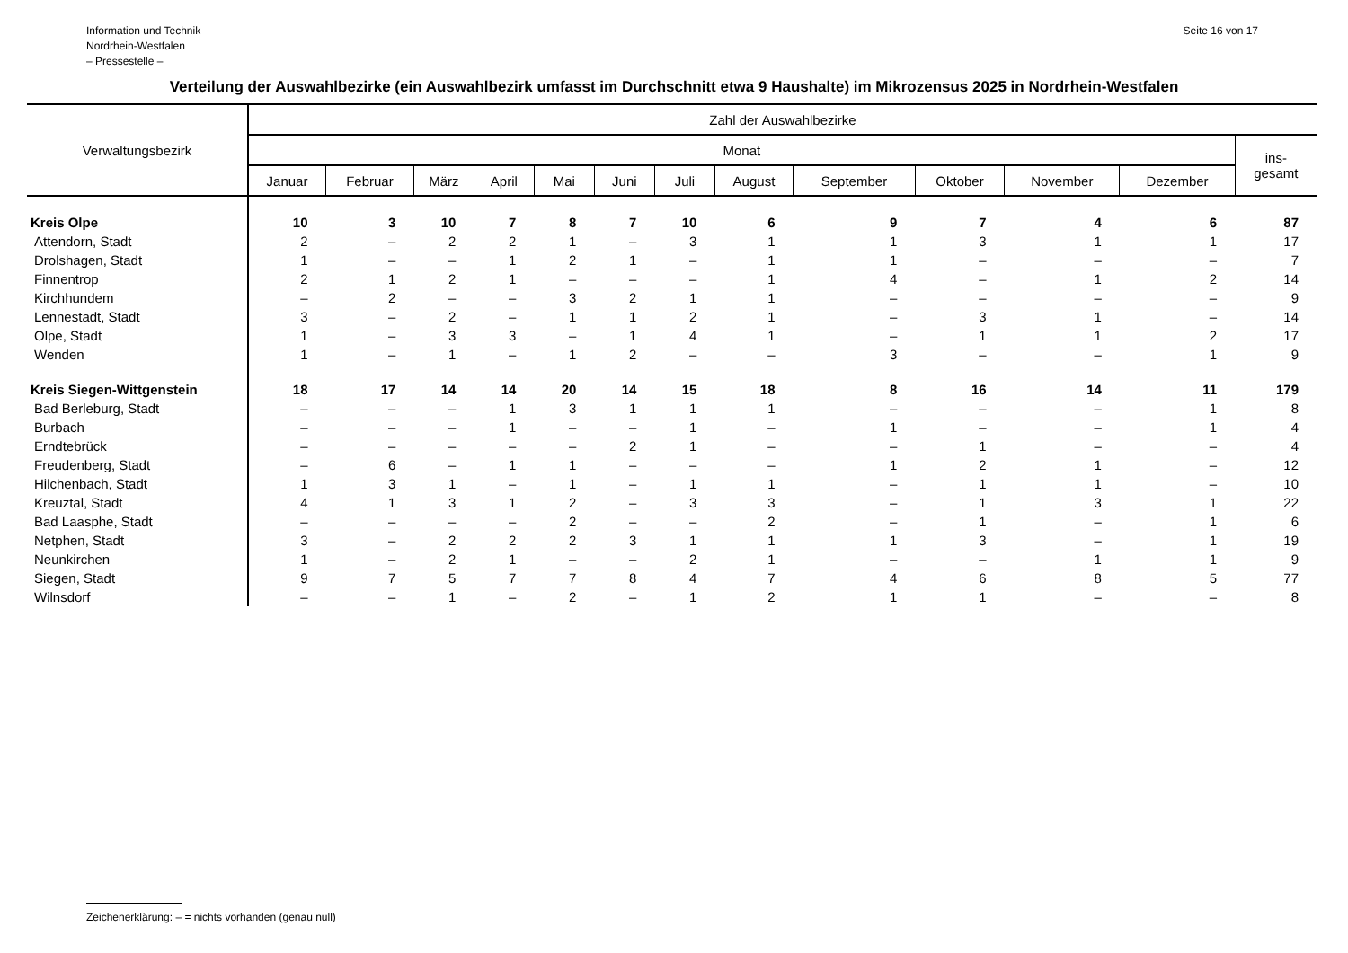Information und Technik
Nordrhein-Westfalen
– Pressestelle –
Seite 16 von 17
Verteilung der Auswahlbezirke (ein Auswahlbezirk umfasst im Durchschnitt etwa 9 Haushalte) im Mikrozensus 2025 in Nordrhein-Westfalen
| Verwaltungsbezirk | Zahl der Auswahlbezirke | | | | | | | | | | | | |
| --- | --- | --- | --- | --- | --- | --- | --- | --- | --- | --- | --- | --- | --- |
| | Monat | | | | | | | | | | | | ins- gesamt |
| | Januar | Februar | März | April | Mai | Juni | Juli | August | September | Oktober | November | Dezember | |
| Kreis Olpe | 10 | 3 | 10 | 7 | 8 | 7 | 10 | 6 | 9 | 7 | 4 | 6 | 87 |
| Attendorn, Stadt | 2 | – | 2 | 2 | 1 | – | 3 | 1 | 1 | 3 | 1 | 1 | 17 |
| Drolshagen, Stadt | 1 | – | – | 1 | 2 | 1 | – | 1 | 1 | – | – | – | 7 |
| Finnentrop | 2 | 1 | 2 | 1 | – | – | – | 1 | 4 | – | 1 | 2 | 14 |
| Kirchhundem | – | 2 | – | – | 3 | 2 | 1 | 1 | – | – | – | – | 9 |
| Lennestadt, Stadt | 3 | – | 2 | – | 1 | 1 | 2 | 1 | – | 3 | 1 | – | 14 |
| Olpe, Stadt | 1 | – | 3 | 3 | – | 1 | 4 | 1 | – | 1 | 1 | 2 | 17 |
| Wenden | 1 | – | 1 | – | 1 | 2 | – | – | 3 | – | – | 1 | 9 |
| Kreis Siegen-Wittgenstein | 18 | 17 | 14 | 14 | 20 | 14 | 15 | 18 | 8 | 16 | 14 | 11 | 179 |
| Bad Berleburg, Stadt | – | – | – | 1 | 3 | 1 | 1 | 1 | – | – | – | 1 | 8 |
| Burbach | – | – | – | 1 | – | – | 1 | – | 1 | – | – | 1 | 4 |
| Erndtebrück | – | – | – | – | – | 2 | 1 | – | – | 1 | – | – | 4 |
| Freudenberg, Stadt | – | 6 | – | 1 | 1 | – | – | – | 1 | 2 | 1 | – | 12 |
| Hilchenbach, Stadt | 1 | 3 | 1 | – | 1 | – | 1 | 1 | – | 1 | 1 | – | 10 |
| Kreuztal, Stadt | 4 | 1 | 3 | 1 | 2 | – | 3 | 3 | – | 1 | 3 | 1 | 22 |
| Bad Laasphe, Stadt | – | – | – | – | 2 | – | – | 2 | – | 1 | – | 1 | 6 |
| Netphen, Stadt | 3 | – | 2 | 2 | 2 | 3 | 1 | 1 | 1 | 3 | – | 1 | 19 |
| Neunkirchen | 1 | – | 2 | 1 | – | – | 2 | 1 | – | – | 1 | 1 | 9 |
| Siegen, Stadt | 9 | 7 | 5 | 7 | 7 | 8 | 4 | 7 | 4 | 6 | 8 | 5 | 77 |
| Wilnsdorf | – | – | 1 | – | 2 | – | 1 | 2 | 1 | 1 | – | – | 8 |
Zeichenerklärung: – = nichts vorhanden (genau null)